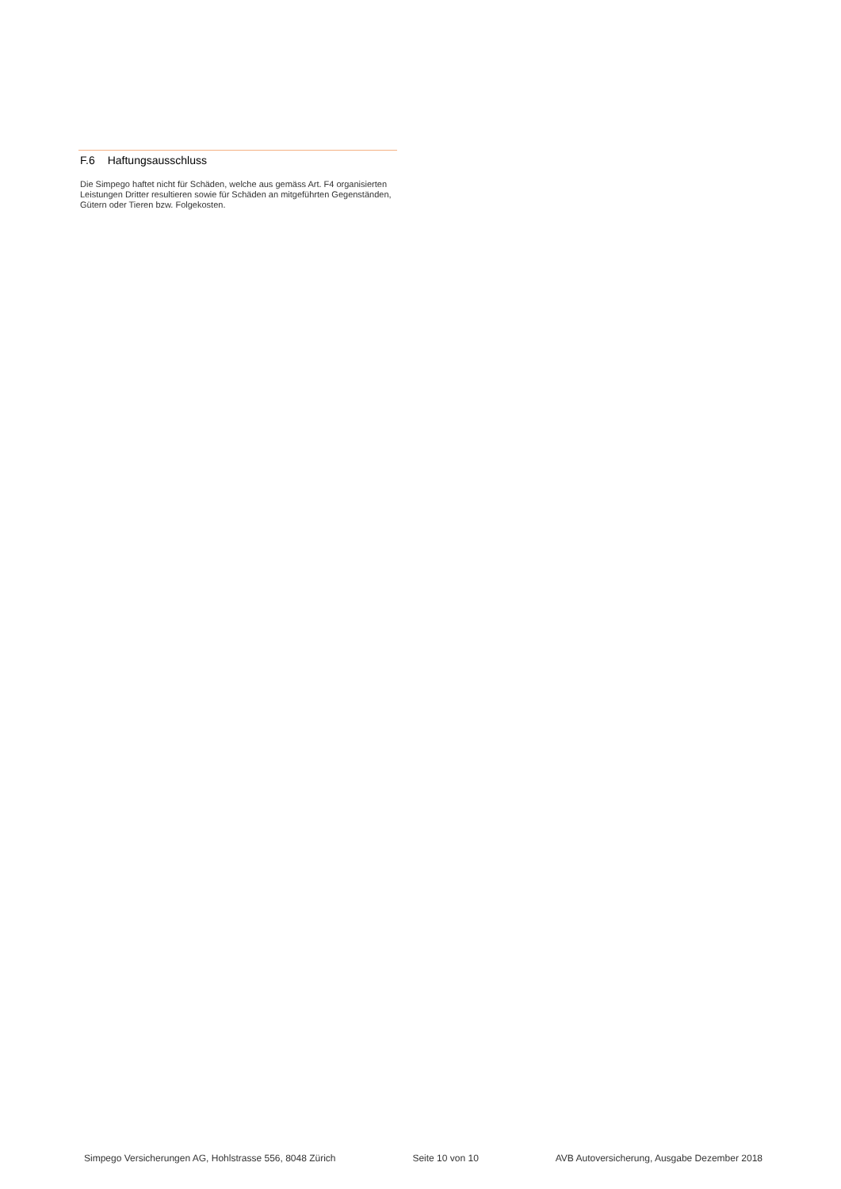F.6 Haftungsausschluss
Die Simpego haftet nicht für Schäden, welche aus gemäss Art. F4 organisierten Leistungen Dritter resultieren sowie für Schäden an mitgeführten Gegenständen, Gütern oder Tieren bzw. Folgekosten.
Simpego Versicherungen AG, Hohlstrasse 556, 8048 Zürich Seite 10 von 10 AVB Autoversicherung, Ausgabe Dezember 2018